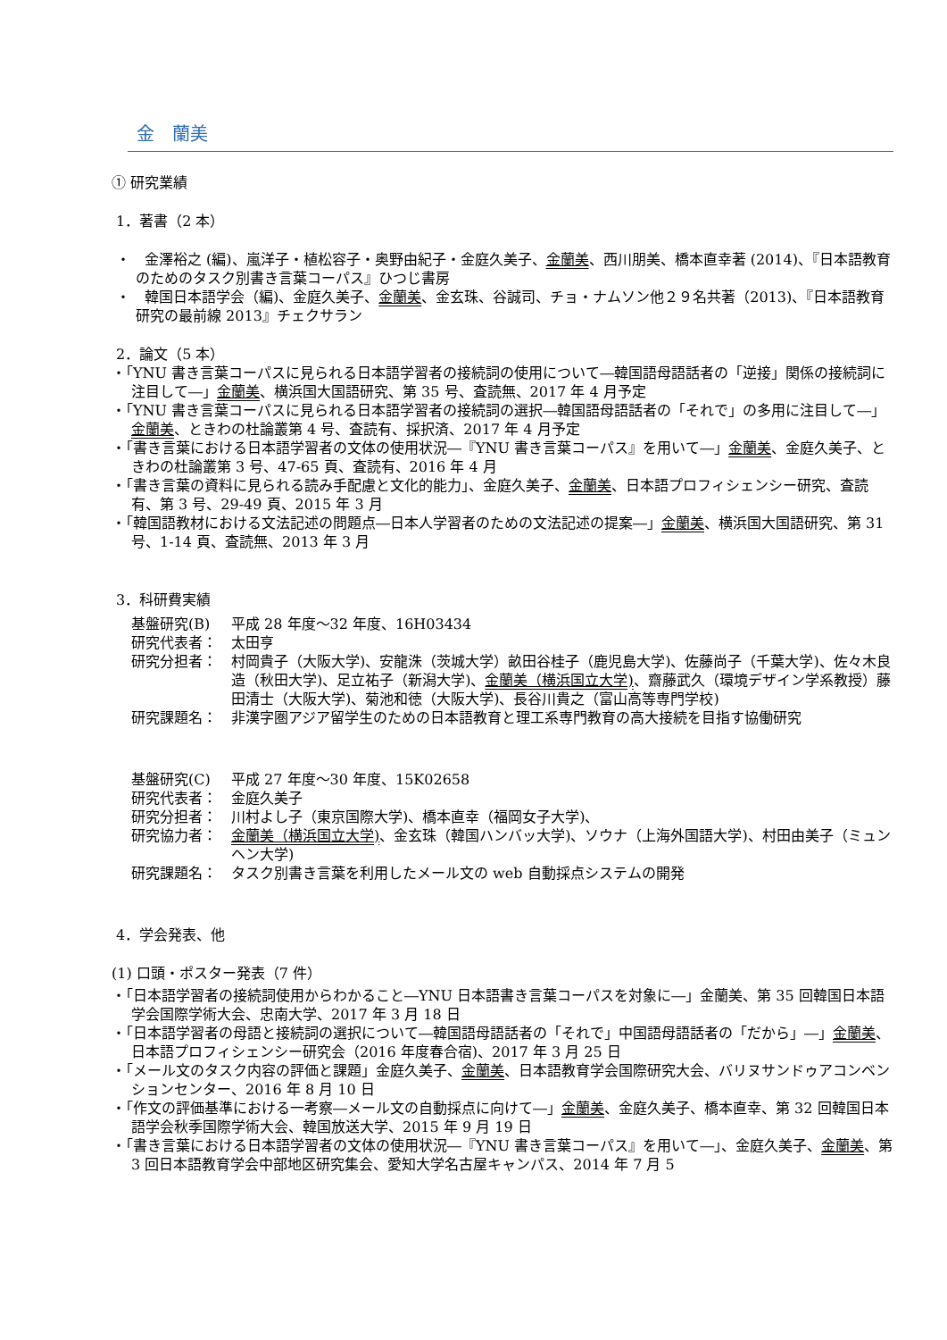金　蘭美
① 研究業績
1．著書（2 本）
・　金澤裕之 (編)、嵐洋子・植松容子・奥野由紀子・金庭久美子、金蘭美、西川朋美、橋本直幸著 (2014)、『日本語教育のためのタスク別書き言葉コーパス』ひつじ書房
・　韓国日本語学会（編)、金庭久美子、金蘭美、金玄珠、谷誠司、チョ・ナムソン他２９名共著（2013)、『日本語教育研究の最前線 2013』チェクサラン
2．論文（5 本）
・「YNU 書き言葉コーパスに見られる日本語学習者の接続詞の使用について―韓国語母語話者の「逆接」関係の接続詞に注目して―」金蘭美、横浜国大国語研究、第 35 号、査読無、2017 年 4 月予定
・「YNU 書き言葉コーパスに見られる日本語学習者の接続詞の選択―韓国語母語話者の「それで」の多用に注目して―」金蘭美、ときわの杜論叢第 4 号、査読有、採択済、2017 年 4 月予定
・「書き言葉における日本語学習者の文体の使用状況―『YNU 書き言葉コーパス』を用いて―」金蘭美、金庭久美子、ときわの杜論叢第 3 号、47-65 頁、査読有、2016 年 4 月
・「書き言葉の資料に見られる読み手配慮と文化的能力」、金庭久美子、金蘭美、日本語プロフィシェンシー研究、査読有、第 3 号、29-49 頁、2015 年 3 月
・「韓国語教材における文法記述の問題点―日本人学習者のための文法記述の提案―」金蘭美、横浜国大国語研究、第 31 号、1-14 頁、査読無、2013 年 3 月
3．科研費実績
基盤研究(B) 平成 28 年度～32 年度、16H03434
研究代表者： 太田亨
研究分担者： 村岡貴子（大阪大学)、安龍洙（茨城大学）畝田谷桂子（鹿児島大学)、佐藤尚子（千葉大学)、佐々木良造（秋田大学)、足立祐子（新潟大学)、金蘭美（横浜国立大学)、齋藤武久（環境デザイン学系教授）藤田清士（大阪大学)、菊池和徳（大阪大学)、長谷川貴之（富山高等専門学校)
研究課題名： 非漢字圏アジア留学生のための日本語教育と理工系専門教育の高大接続を目指す協働研究
基盤研究(C) 平成 27 年度～30 年度、15K02658
研究代表者： 金庭久美子
研究分担者： 川村よし子（東京国際大学)、橋本直幸（福岡女子大学)、
研究協力者： 金蘭美（横浜国立大学)、金玄珠（韓国ハンバッ大学)、ソウナ（上海外国語大学)、村田由美子（ミュンヘン大学)
研究課題名： タスク別書き言葉を利用したメール文の web 自動採点システムの開発
4．学会発表、他
(1) 口頭・ポスター発表（7 件）
・「日本語学習者の接続詞使用からわかること―YNU 日本語書き言葉コーパスを対象に―」金蘭美、第 35 回韓国日本語学会国際学術大会、忠南大学、2017 年 3 月 18 日
・「日本語学習者の母語と接続詞の選択について―韓国語母語話者の「それで」中国語母語話者の「だから」―」金蘭美、日本語プロフィシェンシー研究会（2016 年度春合宿)、2017 年 3 月 25 日
・「メール文のタスク内容の評価と課題」金庭久美子、金蘭美、日本語教育学会国際研究大会、バリヌサンドゥアコンベンションセンター、2016 年 8 月 10 日
・「作文の評価基準における一考察―メール文の自動採点に向けて―」金蘭美、金庭久美子、橋本直幸、第 32 回韓国日本語学会秋季国際学術大会、韓国放送大学、2015 年 9 月 19 日
・「書き言葉における日本語学習者の文体の使用状況―『YNU 書き言葉コーパス』を用いて―」、金庭久美子、金蘭美、第 3 回日本語教育学会中部地区研究集会、愛知大学名古屋キャンパス、2014 年 7 月 5